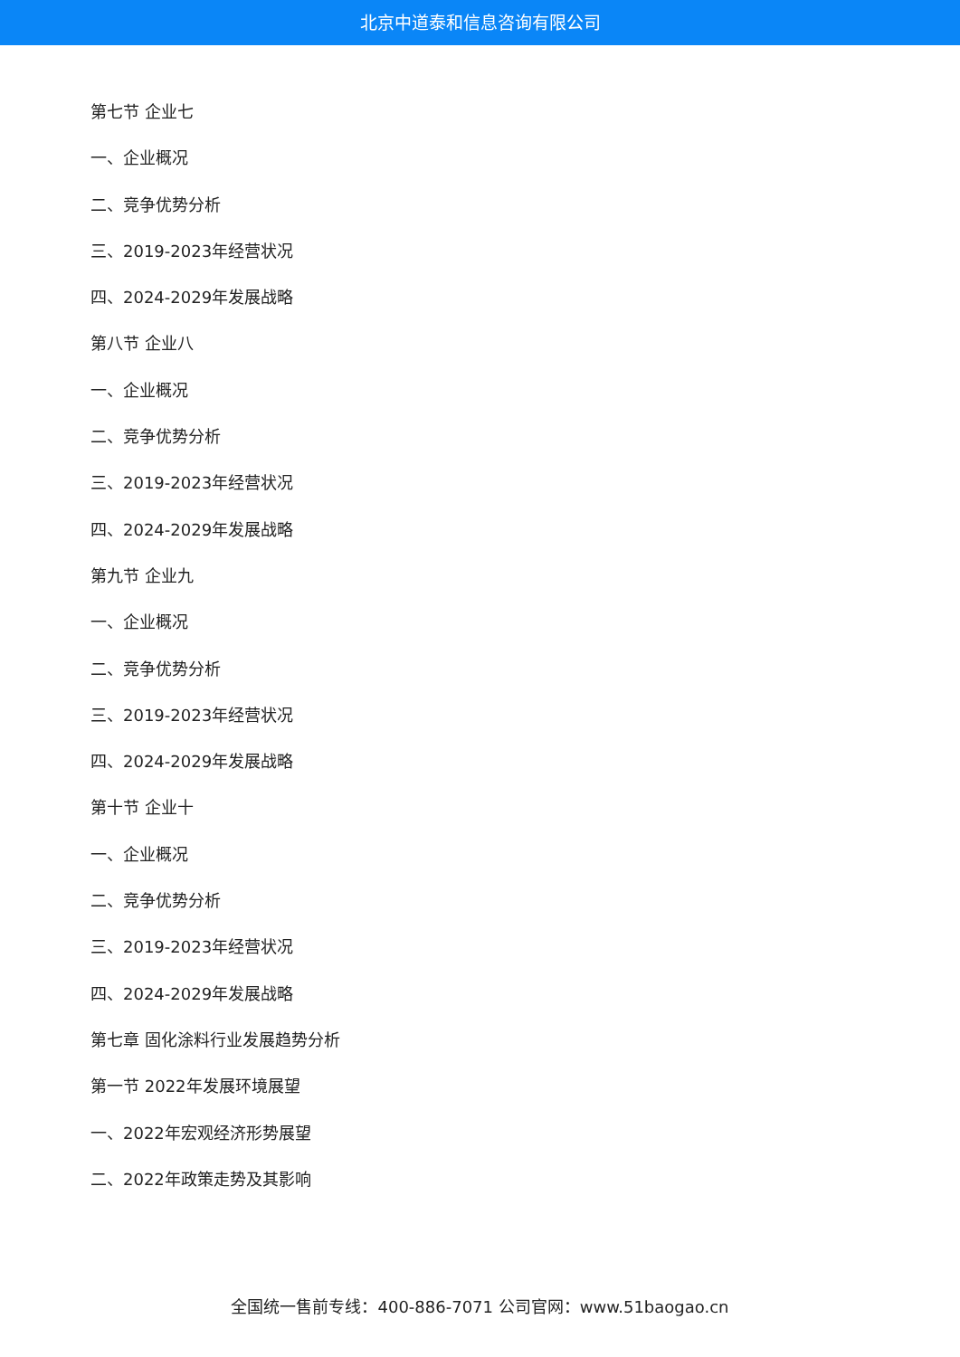北京中道泰和信息咨询有限公司
第七节 企业七
一、企业概况
二、竞争优势分析
三、2019-2023年经营状况
四、2024-2029年发展战略
第八节 企业八
一、企业概况
二、竞争优势分析
三、2019-2023年经营状况
四、2024-2029年发展战略
第九节 企业九
一、企业概况
二、竞争优势分析
三、2019-2023年经营状况
四、2024-2029年发展战略
第十节 企业十
一、企业概况
二、竞争优势分析
三、2019-2023年经营状况
四、2024-2029年发展战略
第七章 固化涂料行业发展趋势分析
第一节 2022年发展环境展望
一、2022年宏观经济形势展望
二、2022年政策走势及其影响
全国统一售前专线：400-886-7071 公司官网：www.51baogao.cn